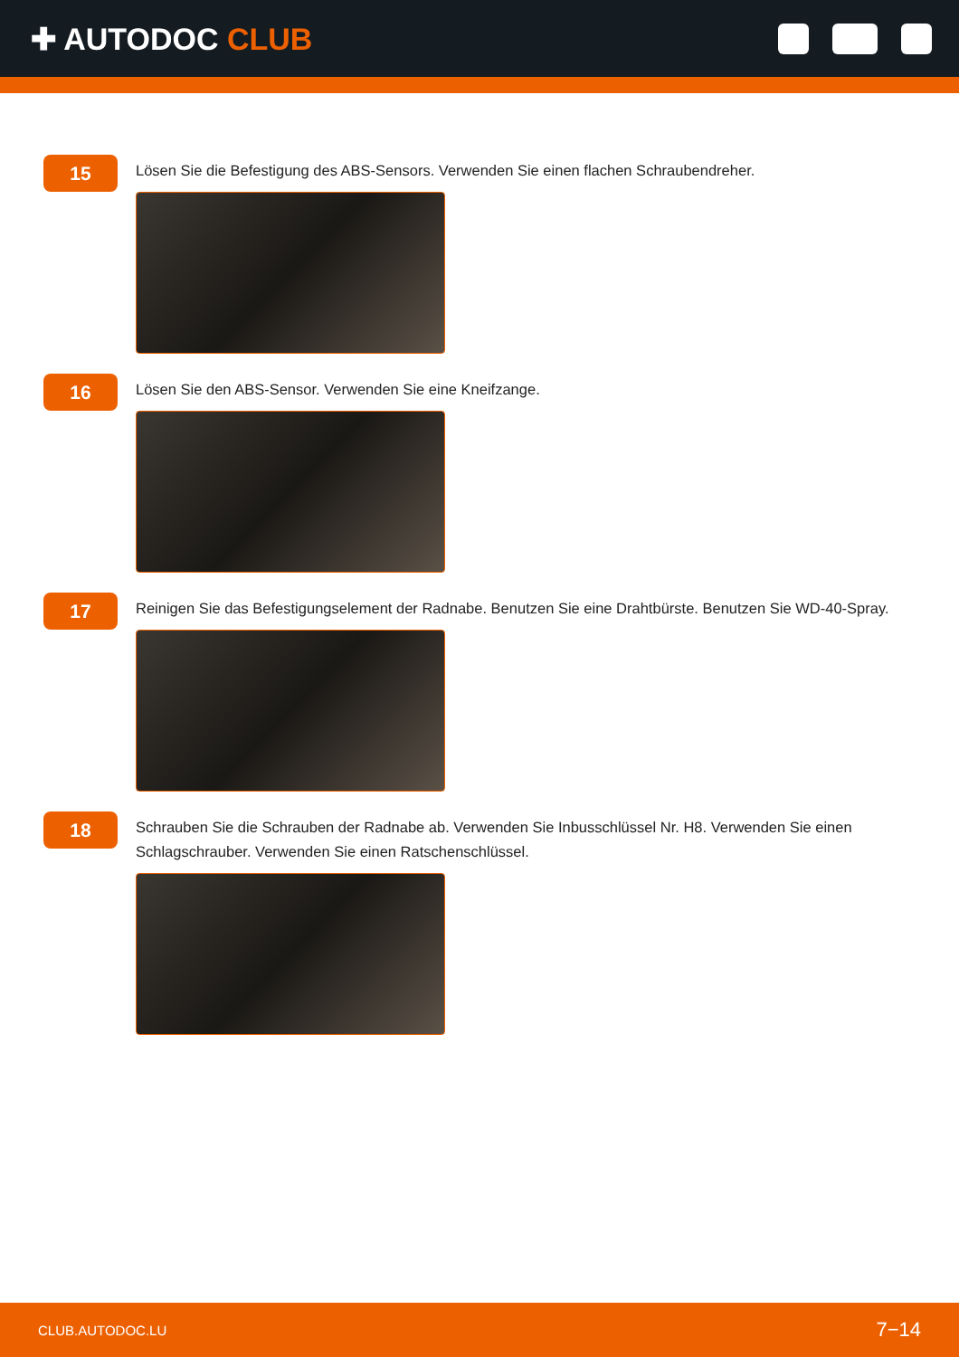✚ AUTODOC CLUB
15
Lösen Sie die Befestigung des ABS-Sensors. Verwenden Sie einen flachen Schraubendreher.
16
Lösen Sie den ABS-Sensor. Verwenden Sie eine Kneifzange.
17
Reinigen Sie das Befestigungselement der Radnabe. Benutzen Sie eine Drahtbürste. Benutzen Sie WD-40-Spray.
18
Schrauben Sie die Schrauben der Radnabe ab. Verwenden Sie Inbusschlüssel Nr. H8. Verwenden Sie einen Schlagschrauber. Verwenden Sie einen Ratschenschlüssel.
CLUB.AUTODOC.LU 7−14